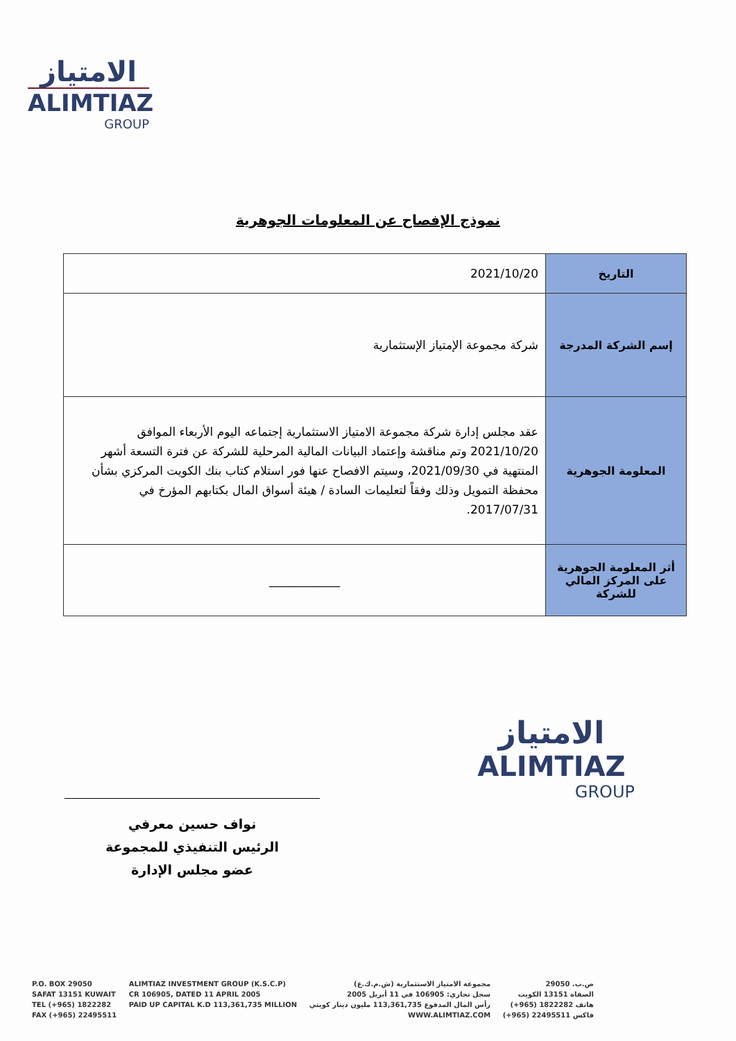الامتياز
ALIMTIAZ
GROUP
نموذج الإفصاح عن المعلومات الجوهرية
| التاريخ | 2021/10/20 |
| إسم الشركة المدرجة | شركة مجموعة الإمتياز الإستثمارية |
| المعلومة الجوهرية | عقد مجلس إدارة شركة مجموعة الامتياز الاستثمارية إجتماعه اليوم الأربعاء الموافق 2021/10/20 وتم مناقشة وإعتماد البيانات المالية المرحلية للشركة عن فترة التسعة أشهر المنتهية في 2021/09/30، وسيتم الافصاح عنها فور استلام كتاب بنك الكويت المركزي بشأن محفظة التمويل وذلك وفقاً لتعليمات السادة / هيئة أسواق المال بكتابهم المؤرخ في 2017/07/31. |
| أثر المعلومة الجوهرية على المركز المالي للشركة | ____________ |
الامتياز
ALIMTIAZ
GROUP
نواف حسين معرفي
الرئيس التنفيذي للمجموعة
عضو مجلس الإدارة
P.O. BOX 29050
SAFAT 13151 KUWAIT
TEL (+965) 1822282
FAX (+965) 22495511
ALIMTIAZ INVESTMENT GROUP (K.S.C.P)
CR 106905, DATED 11 APRIL 2005
PAID UP CAPITAL K.D 113,361,735 MILLION
مجموعة الامتياز الاستثمارية (ش.م.ك.ع)
سجل تجاري: 106905 في 11 أبريل 2005
رأس المال المدفوع 113,361,735 مليون دينار كويتي
WWW.ALIMTIAZ.COM
ص.ب. 29050
الصفاة 13151 الكويت
هاتف 1822282 (965+)
فاكس 22495511 (965+)